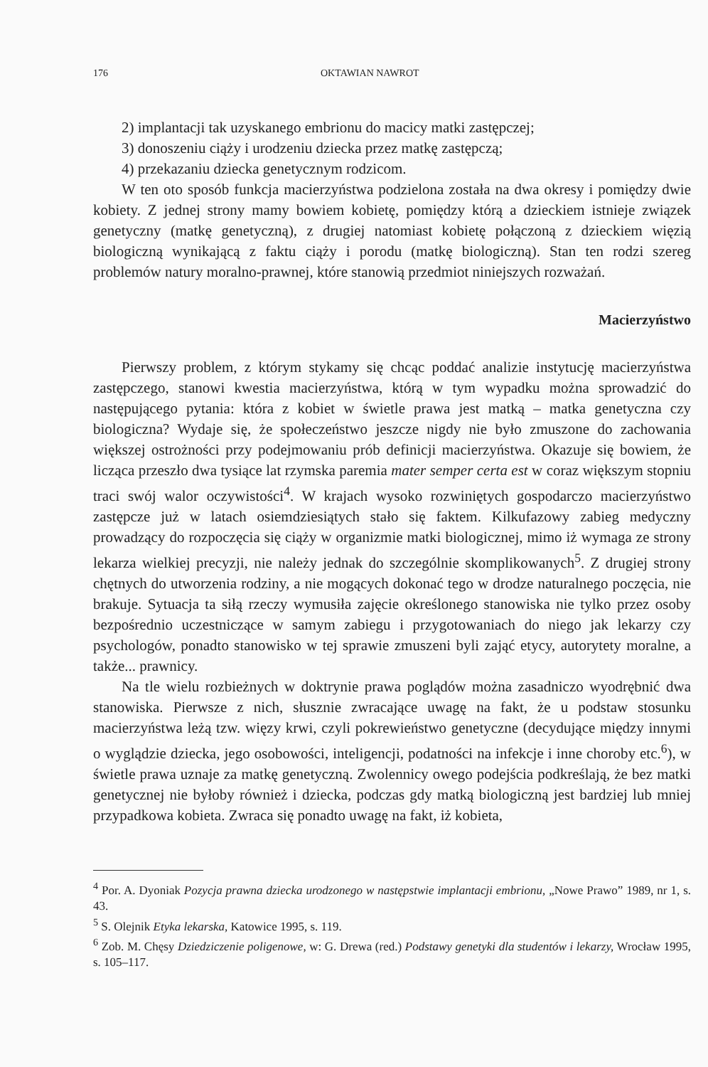176 OKTAWIAN NAWROT
2) implantacji tak uzyskanego embrionu do macicy matki zastępczej;
3) donoszeniu ciąży i urodzeniu dziecka przez matkę zastępczą;
4) przekazaniu dziecka genetycznym rodzicom.
W ten oto sposób funkcja macierzyństwa podzielona została na dwa okresy i pomiędzy dwie kobiety. Z jednej strony mamy bowiem kobietę, pomiędzy którą a dzieckiem istnieje związek genetyczny (matkę genetyczną), z drugiej natomiast kobietę połączoną z dzieckiem więzią biologiczną wynikającą z faktu ciąży i porodu (matkę biologiczną). Stan ten rodzi szereg problemów natury moralno-prawnej, które stanowią przedmiot niniejszych rozważań.
Macierzyństwo
Pierwszy problem, z którym stykamy się chcąc poddać analizie instytucję macierzyństwa zastępczego, stanowi kwestia macierzyństwa, którą w tym wypadku można sprowadzić do następującego pytania: która z kobiet w świetle prawa jest matką – matka genetyczna czy biologiczna? Wydaje się, że społeczeństwo jeszcze nigdy nie było zmuszone do zachowania większej ostrożności przy podejmowaniu prób definicji macierzyństwa. Okazuje się bowiem, że licząca przeszło dwa tysiące lat rzymska paremia mater semper certa est w coraz większym stopniu traci swój walor oczywistości<sup>4</sup>. W krajach wysoko rozwiniętych gospodarczo macierzyństwo zastępcze już w latach osiemdziesiątych stało się faktem. Kilkufazowy zabieg medyczny prowadzący do rozpoczęcia się ciąży w organizmie matki biologicznej, mimo iż wymaga ze strony lekarza wielkiej precyzji, nie należy jednak do szczególnie skomplikowanych<sup>5</sup>. Z drugiej strony chętnych do utworzenia rodziny, a nie mogących dokonać tego w drodze naturalnego poczęcia, nie brakuje. Sytuacja ta siłą rzeczy wymusiła zajęcie określonego stanowiska nie tylko przez osoby bezpośrednio uczestniczące w samym zabiegu i przygotowaniach do niego jak lekarzy czy psychologów, ponadto stanowisko w tej sprawie zmuszeni byli zająć etycy, autorytety moralne, a także... prawnicy.
Na tle wielu rozbieżnych w doktrynie prawa poglądów można zasadniczo wyodrębnić dwa stanowiska. Pierwsze z nich, słusznie zwracające uwagę na fakt, że u podstaw stosunku macierzyństwa leżą tzw. więzy krwi, czyli pokrewieństwo genetyczne (decydujące między innymi o wyglądzie dziecka, jego osobowości, inteligencji, podatności na infekcje i inne choroby etc.<sup>6</sup>), w świetle prawa uznaje za matkę genetyczną. Zwolennicy owego podejścia podkreślają, że bez matki genetycznej nie byłoby również i dziecka, podczas gdy matką biologiczną jest bardziej lub mniej przypadkowa kobieta. Zwraca się ponadto uwagę na fakt, iż kobieta,
<sup>4</sup> Por. A. Dyoniak Pozycja prawna dziecka urodzonego w następstwie implantacji embrionu, „Nowe Prawo” 1989, nr 1, s. 43.
<sup>5</sup> S. Olejnik Etyka lekarska, Katowice 1995, s. 119.
<sup>6</sup> Zob. M. Chęsy Dziedziczenie poligenowe, w: G. Drewa (red.) Podstawy genetyki dla studentów i lekarzy, Wrocław 1995, s. 105–117.